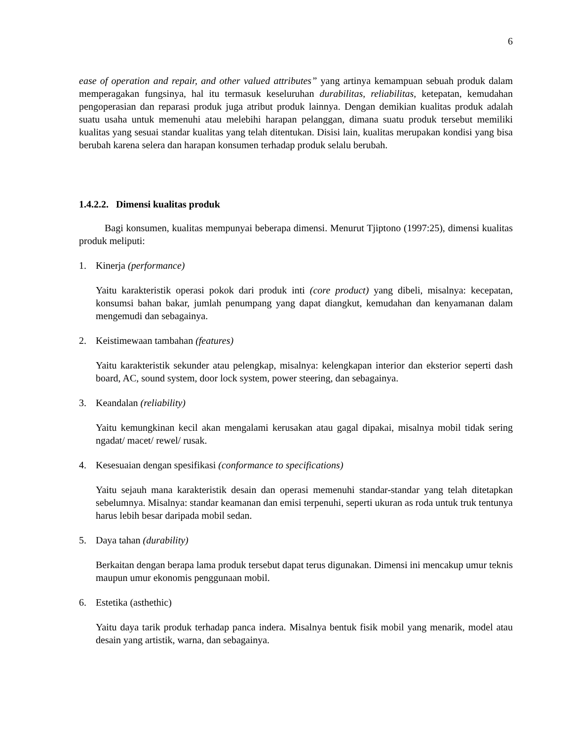6
ease of operation and repair, and other valued attributes” yang artinya kemampuan sebuah produk dalam memperagakan fungsinya, hal itu termasuk keseluruhan durabilitas, reliabilitas, ketepatan, kemudahan pengoperasian dan reparasi produk juga atribut produk lainnya. Dengan demikian kualitas produk adalah suatu usaha untuk memenuhi atau melebihi harapan pelanggan, dimana suatu produk tersebut memiliki kualitas yang sesuai standar kualitas yang telah ditentukan. Disisi lain, kualitas merupakan kondisi yang bisa berubah karena selera dan harapan konsumen terhadap produk selalu berubah.
1.4.2.2. Dimensi kualitas produk
Bagi konsumen, kualitas mempunyai beberapa dimensi. Menurut Tjiptono (1997:25), dimensi kualitas produk meliputi:
1. Kinerja (performance)
Yaitu karakteristik operasi pokok dari produk inti (core product) yang dibeli, misalnya: kecepatan, konsumsi bahan bakar, jumlah penumpang yang dapat diangkut, kemudahan dan kenyamanan dalam mengemudi dan sebagainya.
2. Keistimewaan tambahan (features)
Yaitu karakteristik sekunder atau pelengkap, misalnya: kelengkapan interior dan eksterior seperti dash board, AC, sound system, door lock system, power steering, dan sebagainya.
3. Keandalan (reliability)
Yaitu kemungkinan kecil akan mengalami kerusakan atau gagal dipakai, misalnya mobil tidak sering ngadat/ macet/ rewel/ rusak.
4. Kesesuaian dengan spesifikasi (conformance to specifications)
Yaitu sejauh mana karakteristik desain dan operasi memenuhi standar-standar yang telah ditetapkan sebelumnya. Misalnya: standar keamanan dan emisi terpenuhi, seperti ukuran as roda untuk truk tentunya harus lebih besar daripada mobil sedan.
5. Daya tahan (durability)
Berkaitan dengan berapa lama produk tersebut dapat terus digunakan. Dimensi ini mencakup umur teknis maupun umur ekonomis penggunaan mobil.
6. Estetika (asthethic)
Yaitu daya tarik produk terhadap panca indera. Misalnya bentuk fisik mobil yang menarik, model atau desain yang artistik, warna, dan sebagainya.